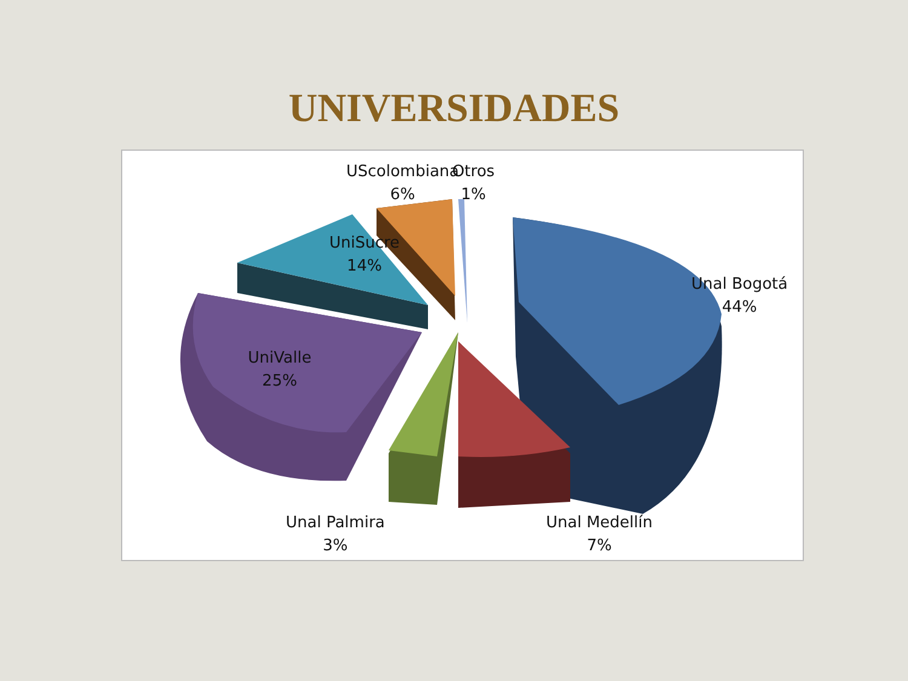UNIVERSIDADES
UScolombiana
6%
Otros
1%
UniSucre
14%
Unal Bogotá
44%
UniValle
25%
Unal Palmira
3%
Unal Medellín
7%